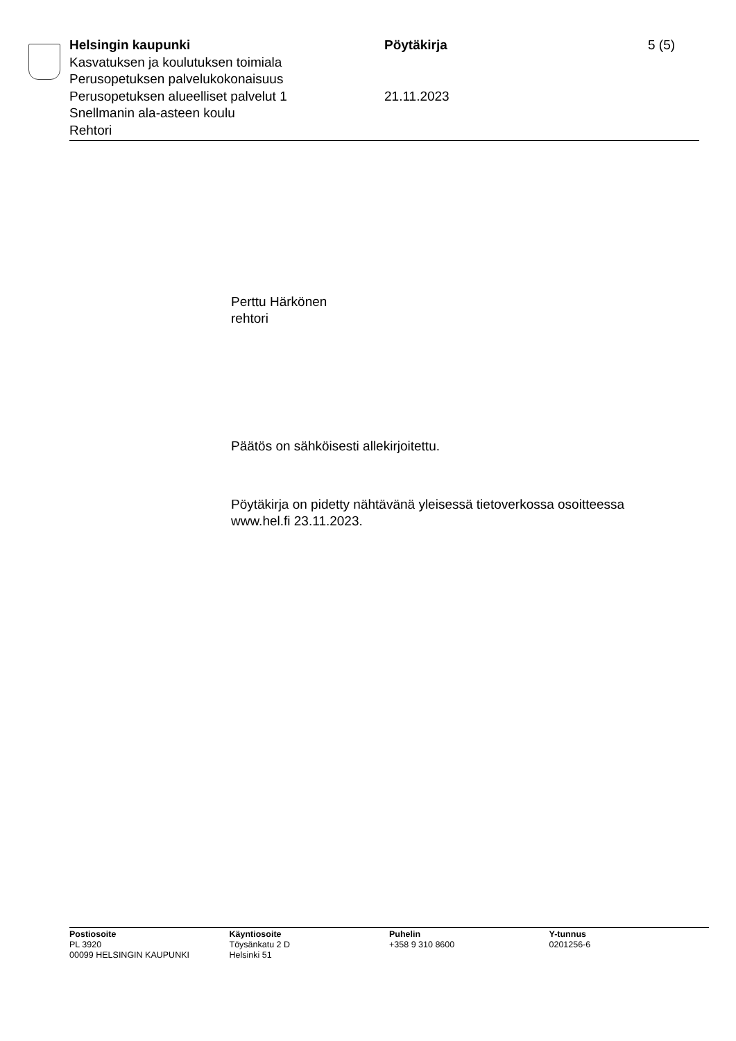Helsingin kaupunki Pöytäkirja 5 (5)
Kasvatuksen ja koulutuksen toimiala
Perusopetuksen palvelukokonaisuus
Perusopetuksen alueelliset palvelut 1 21.11.2023
Snellmanin ala-asteen koulu
Rehtori
Perttu Härkönen
rehtori
Päätös on sähköisesti allekirjoitettu.
Pöytäkirja on pidetty nähtävänä yleisessä tietoverkossa osoitteessa
www.hel.fi 23.11.2023.
Postiosoite
PL 3920
00099 HELSINGIN KAUPUNKI
Käyntiosoite
Töysänkatu 2 D
Helsinki 51
Puhelin
+358 9 310 8600
Y-tunnus
0201256-6